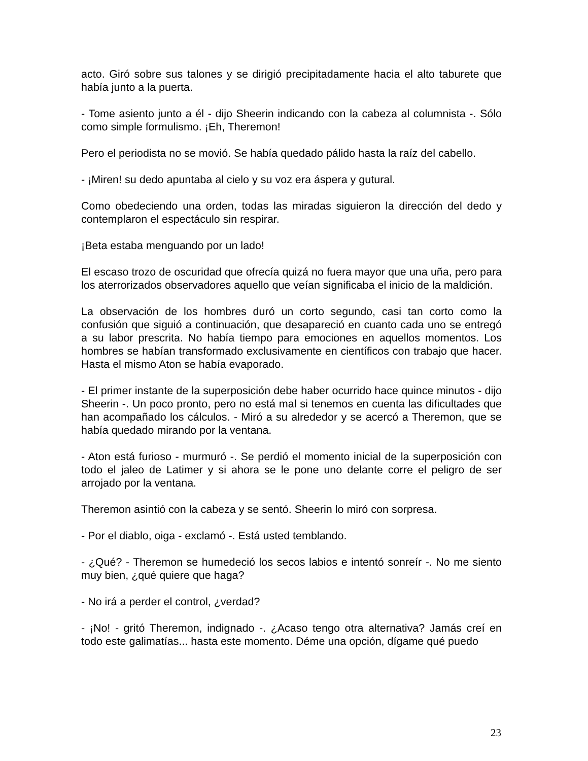acto. Giró sobre sus talones y se dirigió precipitadamente hacia el alto taburete que había junto a la puerta.
- Tome asiento junto a él - dijo Sheerin indicando con la cabeza al columnista -. Sólo como simple formulismo. ¡Eh, Theremon!
Pero el periodista no se movió. Se había quedado pálido hasta la raíz del cabello.
- ¡Miren! su dedo apuntaba al cielo y su voz era áspera y gutural.
Como obedeciendo una orden, todas las miradas siguieron la dirección del dedo y contemplaron el espectáculo sin respirar.
¡Beta estaba menguando por un lado!
El escaso trozo de oscuridad que ofrecía quizá no fuera mayor que una uña, pero para los aterrorizados observadores aquello que veían significaba el inicio de la maldición.
La observación de los hombres duró un corto segundo, casi tan corto como la confusión que siguió a continuación, que desapareció en cuanto cada uno se entregó a su labor prescrita. No había tiempo para emociones en aquellos momentos. Los hombres se habían transformado exclusivamente en científicos con trabajo que hacer. Hasta el mismo Aton se había evaporado.
- El primer instante de la superposición debe haber ocurrido hace quince minutos - dijo Sheerin -. Un poco pronto, pero no está mal si tenemos en cuenta las dificultades que han acompañado los cálculos. - Miró a su alrededor y se acercó a Theremon, que se había quedado mirando por la ventana.
- Aton está furioso - murmuró -. Se perdió el momento inicial de la superposición con todo el jaleo de Latimer y si ahora se le pone uno delante corre el peligro de ser arrojado por la ventana.
Theremon asintió con la cabeza y se sentó. Sheerin lo miró con sorpresa.
- Por el diablo, oiga - exclamó -. Está usted temblando.
- ¿Qué? - Theremon se humedeció los secos labios e intentó sonreír -. No me siento muy bien, ¿qué quiere que haga?
- No irá a perder el control, ¿verdad?
- ¡No! - gritó Theremon, indignado -. ¿Acaso tengo otra alternativa? Jamás creí en todo este galimatías... hasta este momento. Déme una opción, dígame qué puedo
23